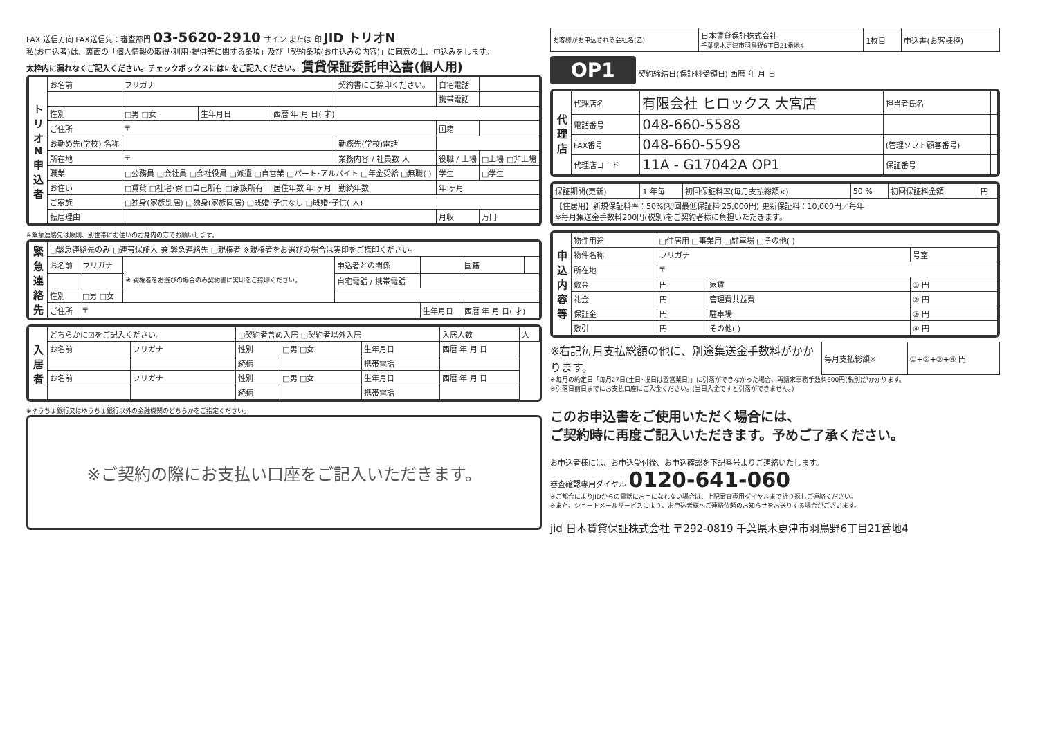FAX 送信方向 FAX送信先：審査部門 03-5620-2910 サイン または 印 JID トリオN
私(お申込者)は、裏面の「個人情報の取得･利用･提供等に関する条項」及び「契約条項(お申込みの内容)」に同意の上、申込みをします。
太枠内に漏れなくご記入ください。チェックボックスには☑をご記入ください。 賃貸保証委託申込書(個人用)
| トリオN申込者 | お名前 | フリガナ | | | | 契約書にご捺印ください。 | 自宅電話 | |
| | | | | | | | 携帯電話 | |
| | 性別 | □男 □女 | 生年月日 | 西暦 年 月 日( 才) | | | | |
| | ご住所 | 〒 | | | | | 国籍 | |
| | お勤め先(学校) 名称 | | | | | 勤務先(学校)電話 | | |
| | 所在地 | 〒 | | | | 業務内容 / 社員数 人 | 役職 / 上場 | □上場 □非上場 |
| | 職業 | □公務員 □会社員 □会社役員 □派遣 □自営業 □パート･アルバイト □年金受給 □無職( ) | | | | | 学生 | □学生 |
| | お住い | □賃貸 □社宅･寮 □自己所有 □家族所有 | | | 居住年数 年 ヶ月 | 勤続年数 | 年 ヶ月 | |
| | ご家族 | □独身(家族別居) □独身(家族同居) □既婚･子供なし □既婚･子供( 人) | | | | | | |
| | 転居理由 | | | | | | 月収 | 万円 |
※緊急連絡先は原則、別世帯にお住いのお身内の方でお願いします。
| 緊急連絡先 | □緊急連絡先のみ □連帯保証人 兼 緊急連絡先 □親権者 ※親権者をお選びの場合は実印をご捺印ください。 | | | | | | |
| | お名前 | フリガナ | ※ 親権者をお選びの場合のみ契約書に実印をご捺印ください。 | 申込者との関係 | | 国籍 | |
| | | | | 自宅電話 / 携帯電話 | | | |
| | 性別 | □男 □女 | | | | | |
| | ご住所 | 〒 | | | 生年月日 | 西暦 年 月 日( 才) | |
| 入居者 | どちらかに☑をご記入ください。 | | □契約者含め入居 □契約者以外入居 | | | 入居人数 | 人 |
| | お名前 | フリガナ | 性別 | □男 □女 | 生年月日 | 西暦 年 月 日 | |
| | | | 続柄 | | 携帯電話 | | |
| | お名前 | フリガナ | 性別 | □男 □女 | 生年月日 | 西暦 年 月 日 | |
| | | | 続柄 | | 携帯電話 | | |
※ゆうちょ銀行又はゆうちょ銀行以外の金融機関のどちらかをご指定ください。
※ご契約の際にお支払い口座をご記入いただきます。
| お客様がお申込される会社名(乙) | 日本賃貸保証株式会社 千葉県木更津市羽鳥野6丁目21番地4 | 1枚目 | 申込書(お客様控) |
OP1 契約締結日(保証料受領日) 西暦 年 月 日
| 代理店 | 代理店名 | 有限会社 ヒロックス 大宮店 | 担当者氏名 | |
| | 電話番号 | 048-660-5588 | | |
| | FAX番号 | 048-660-5598 | (管理ソフト顧客番号) | |
| | 代理店コード | 11A - G17042A OP1 | 保証番号 | |
| 保証期間(更新) | 1 年毎 | 初回保証料率(毎月支払総額×) | 50 % | 初回保証料金額 | 円 |
| 【住居用】新規保証料率：50%(初回最低保証料 25,000円) 更新保証料：10,000円／毎年 ※毎月集送金手数料200円(税別)をご契約者様に負担いただきます。 | | | | | |
| 申込内容等 | 物件用途 | □住居用 □事業用 □駐車場 □その他( ) | | |
| | 物件名称 | フリガナ | | 号室 |
| | 所在地 | 〒 | | |
| | 敷金 | 円 | 家賃 | ① 円 |
| | 礼金 | 円 | 管理費共益費 | ② 円 |
| | 保証金 | 円 | 駐車場 | ③ 円 |
| | 敷引 | 円 | その他( ) | ④ 円 |
※右記毎月支払総額の他に、別途集送金手数料がかかります。
| 毎月支払総額※ | ①+②+③+④ 円 |
※毎月の約定日「毎月27日(土日･祝日は翌営業日)」に引落ができなかった場合、再請求事務手数料600円(税別)がかかります。
※引落日前日までにお支払口座にご入金ください。(当日入金ですと引落ができません。)
このお申込書をご使用いただく場合には、
ご契約時に再度ご記入いただきます。予めご了承ください。
お申込者様には、お申込受付後、お申込確認を下記番号よりご連絡いたします。
審査確認専用ダイヤル 0120-641-060
※ご都合によりJIDからの電話にお出になれない場合は、上記審査専用ダイヤルまで折り返しご連絡ください。
※また、ショートメールサービスにより、お申込者様へご連絡依頼のお知らせをお送りする場合がございます。
jid 日本賃貸保証株式会社 〒292-0819 千葉県木更津市羽鳥野6丁目21番地4